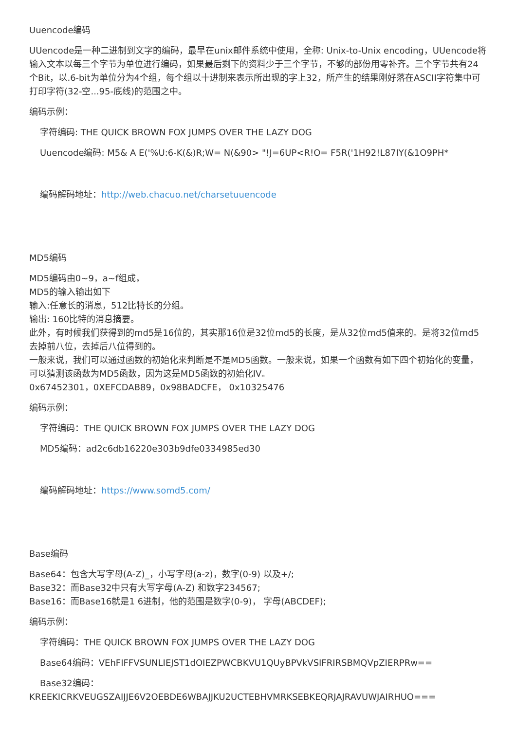Uuencode编码
UUencode是一种二进制到文字的编码，最早在unix邮件系统中使用，全称: Unix-to-Unix encoding，UUencode将输入文本以每三个字节为单位进行编码，如果最后剩下的资料少于三个字节，不够的部份用零补齐。三个字节共有24个Bit，以.6-bit为单位分为4个组，每个组以十进制来表示所出现的字上32，所产生的结果刚好落在ASCII字符集中可打印字符(32-空...95-底线)的范围之中。
编码示例：
字符编码: THE QUICK BROWN FOX JUMPS OVER THE LAZY DOG
Uuencode编码: M5& A E('%U:6-K(&)R;W= N(&90> "!J=6UP<R!O= F5R('1H92!L87IY(&1O9PH*
编码解码地址：http://web.chacuo.net/charsetuuencode
MD5编码
MD5编码由0~9，a~f组成，
MD5的输入输出如下
输入:任意长的消息，512比特长的分组。
输出: 160比特的消息摘要。
此外，有时候我们获得到的md5是16位的，其实那16位是32位md5的长度，是从32位md5值来的。是将32位md5去掉前八位，去掉后八位得到的。
一般来说，我们可以通过函数的初始化来判断是不是MD5函数。一般来说，如果一个函数有如下四个初始化的变量，可以猜测该函数为MD5函数，因为这是MD5函数的初始化IV。
0x67452301，0XEFCDAB89，0x98BADCFE， 0x10325476
编码示例：
字符编码：THE QUICK BROWN FOX JUMPS OVER THE LAZY DOG
MD5编码：ad2c6db16220e303b9dfe0334985ed30
编码解码地址：https://www.somd5.com/
Base编码
Base64：包含大写字母(A-Z)_，小写字母(a-z)，数字(0-9) 以及+/;
Base32：而Base32中只有大写字母(A-Z) 和数字234567;
Base16：而Base16就是1 6进制，他的范围是数字(0-9)， 字母(ABCDEF);
编码示例：
字符编码：THE QUICK BROWN FOX JUMPS OVER THE LAZY DOG
Base64编码：VEhFIFFVSUNLIEJST1dOIEZPWCBKVU1QUyBPVkVSIFRIRSBMQVpZIERPRw==
Base32编码：
KREEKICRKVEUGSZAIJJE6V2OEBDE6WBAJJKU2UCTEBHVMRKSEBKEQRJAJRAVUWJAIRHUO===